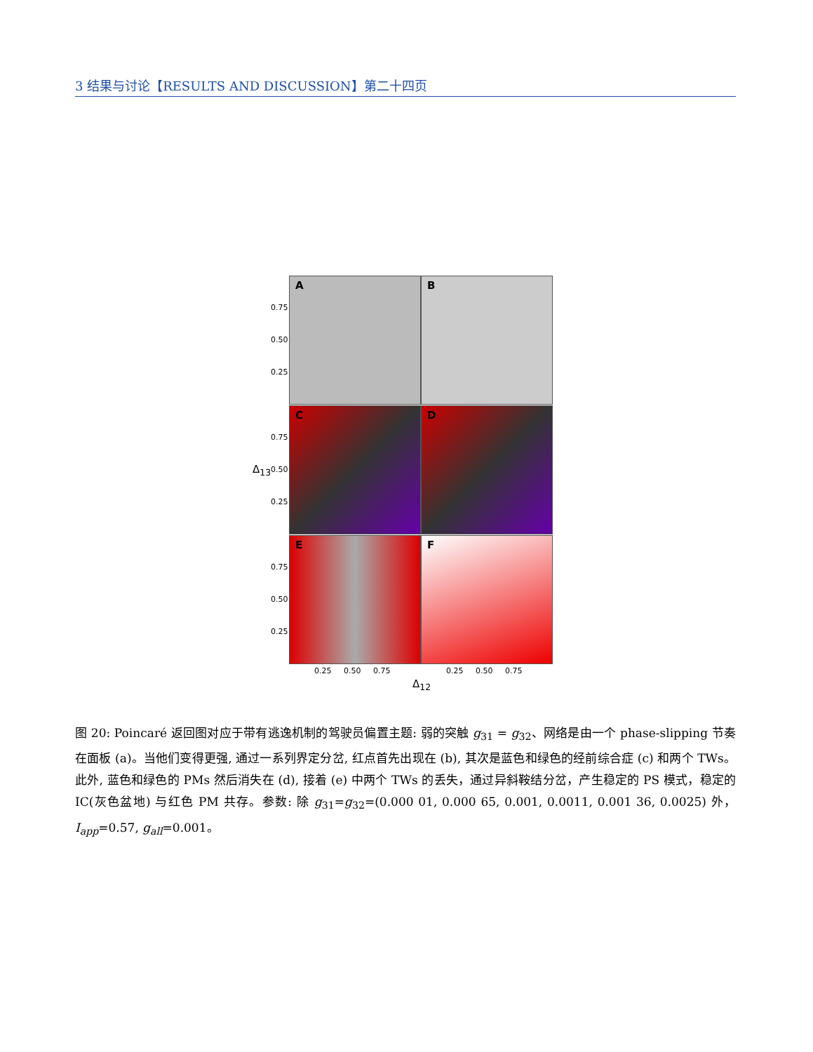3 结果与讨论【RESULTS AND DISCUSSION】第二十四页
A B
C D
E F
0.75
0.50
0.25
0.75
0.50
0.25
0.75
0.50
0.25
Δ<sub>13</sub>
0.25 0.50 0.75 0.25 0.50 0.75
Δ<sub>12</sub>
图 20: Poincaré 返回图对应于带有逃逸机制的驾驶员偏置主题: 弱的突触 g<sub>31</sub> = g<sub>32</sub>、网络是由一个 phase-slipping 节奏在面板 (a)。当他们变得更强, 通过一系列界定分岔, 红点首先出现在 (b), 其次是蓝色和绿色的经前综合症 (c) 和两个 TWs。此外, 蓝色和绿色的 PMs 然后消失在 (d), 接着 (e) 中两个 TWs 的丢失，通过异斜鞍结分岔，产生稳定的 PS 模式，稳定的 IC(灰色盆地) 与红色 PM 共存。参数: 除 g<sub>31</sub>=g<sub>32</sub>=(0.000 01, 0.000 65, 0.001, 0.0011, 0.001 36, 0.0025) 外，I<sub>app</sub>=0.57, g<sub>all</sub>=0.001。